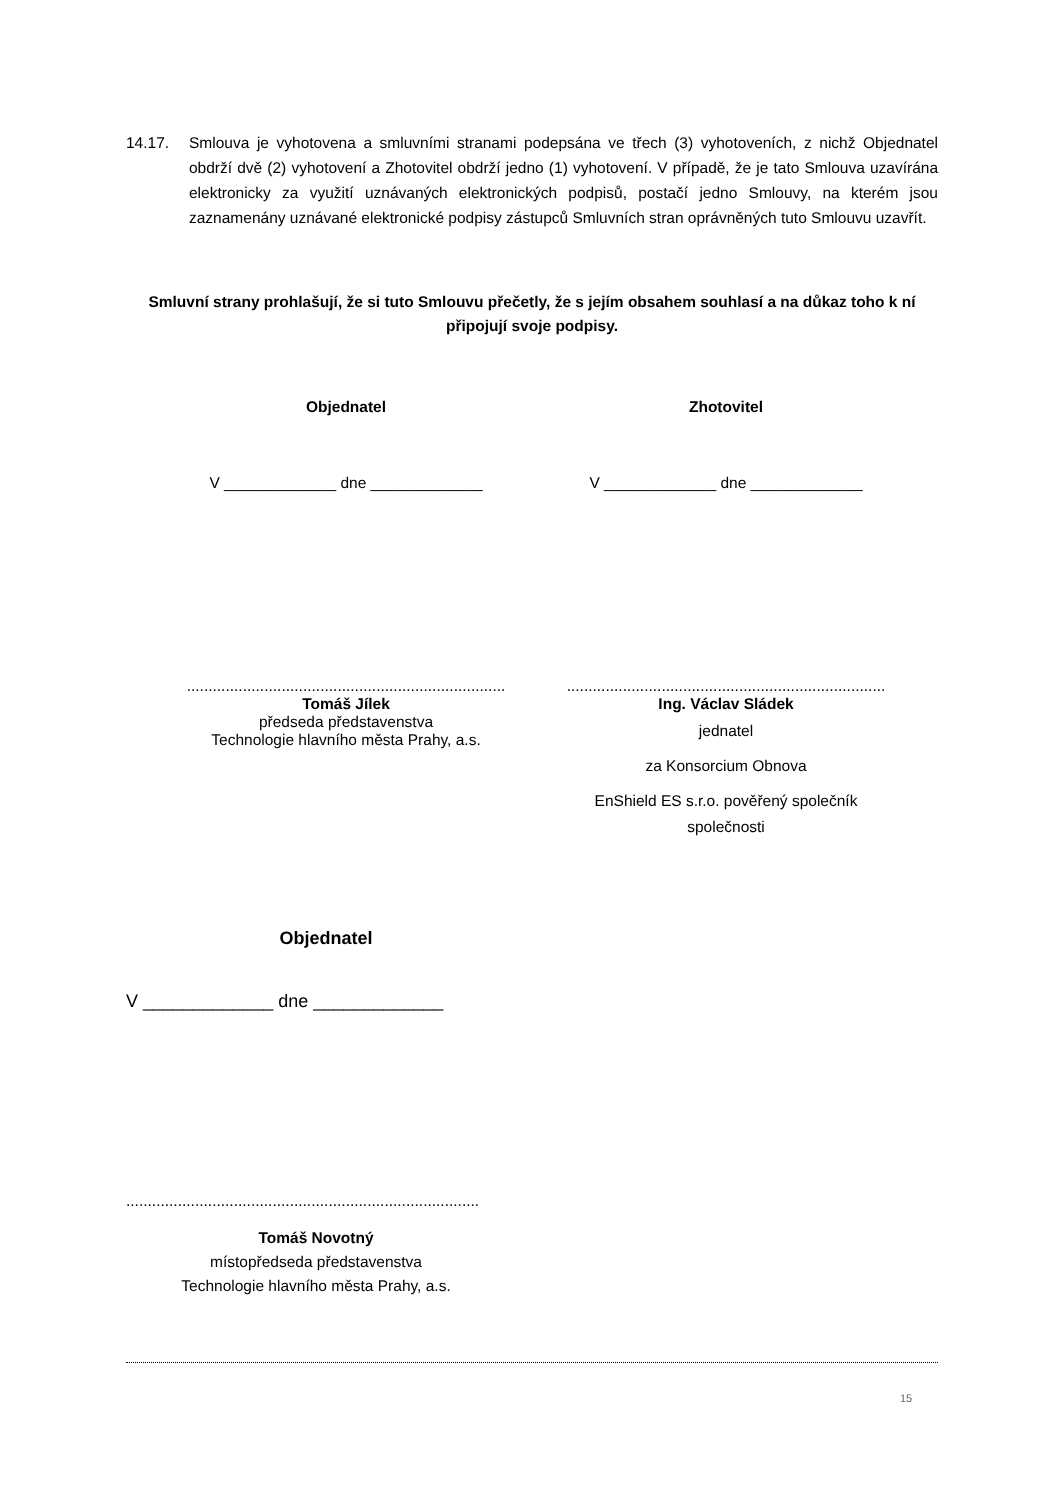14.17. Smlouva je vyhotovena a smluvními stranami podepsána ve třech (3) vyhotoveních, z nichž Objednatel obdrží dvě (2) vyhotovení a Zhotovitel obdrží jedno (1) vyhotovení. V případě, že je tato Smlouva uzavírána elektronicky za využití uznávaných elektronických podpisů, postačí jedno Smlouvy, na kterém jsou zaznamenány uznávané elektronické podpisy zástupců Smluvních stran oprávněných tuto Smlouvu uzavřít.
Smluvní strany prohlašují, že si tuto Smlouvu přečetly, že s jejím obsahem souhlasí a na důkaz toho k ní připojují svoje podpisy.
Objednatel
V _____________ dne _____________
..........................................................................
Tomáš Jílek
předseda představenstva
Technologie hlavního města Prahy, a.s.
Zhotovitel
V _____________ dne _____________
..........................................................................
Ing. Václav Sládek
jednatel
za Konsorcium Obnova
EnShield ES s.r.o. pověřený společník
společnosti
Objednatel
V _____________ dne _____________
..................................................................................
Tomáš Novotný
místopředseda představenstva
Technologie hlavního města Prahy, a.s.
15